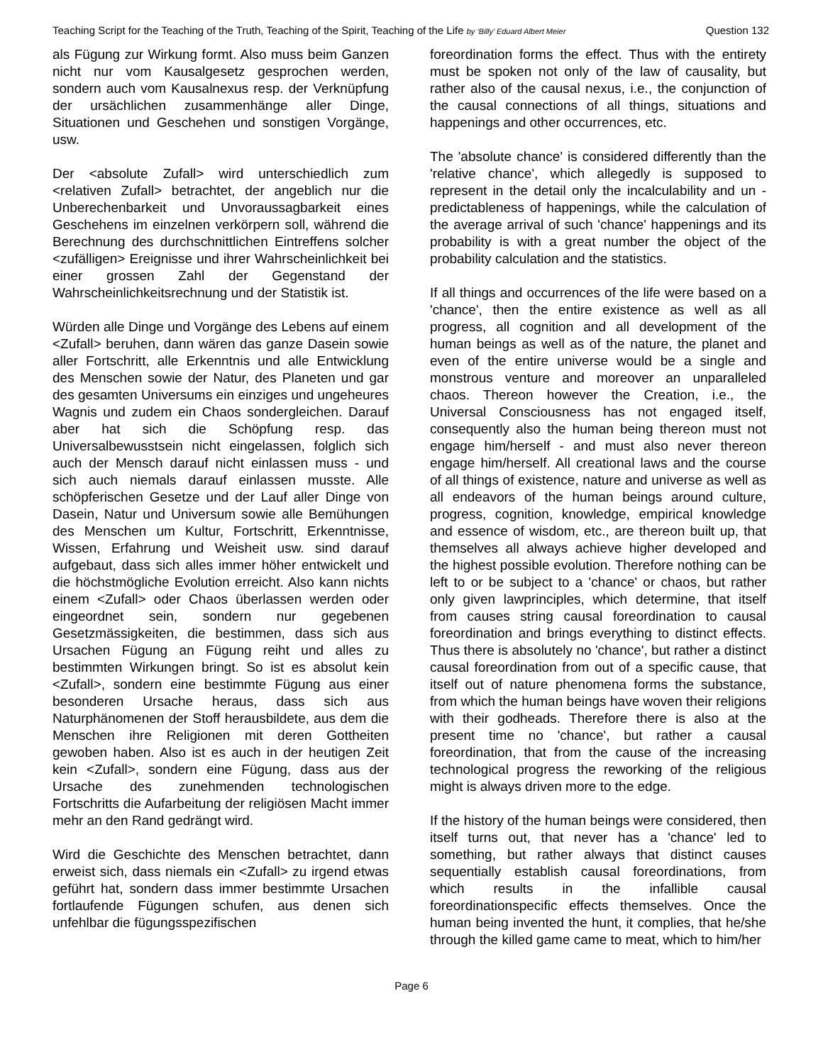Teaching Script for the Teaching of the Truth, Teaching of the Spirit, Teaching of the Life by ‘Billy’ Eduard Albert Meier Question 132
als Fügung zur Wirkung formt. Also muss beim Ganzen nicht nur vom Kausalgesetz gesprochen werden, sondern auch vom Kausalnexus resp. der Verknüpfung der ursächlichen zusammenhänge aller Dinge, Situationen und Geschehen und sonstigen Vorgänge, usw.
Der <absolute Zufall> wird unterschiedlich zum <relativen Zufall> betrachtet, der angeblich nur die Unberechenbarkeit und Unvoraussagbarkeit eines Geschehens im einzelnen verkörpern soll, während die Berechnung des durchschnittlichen Eintreffens solcher <zufälligen> Ereignisse und ihrer Wahrscheinlichkeit bei einer grossen Zahl der Gegenstand der Wahrscheinlichkeitsrechnung und der Statistik ist.
Würden alle Dinge und Vorgänge des Lebens auf einem <Zufall> beruhen, dann wären das ganze Dasein sowie aller Fortschritt, alle Erkenntnis und alle Entwicklung des Menschen sowie der Natur, des Planeten und gar des gesamten Universums ein einziges und ungeheures Wagnis und zudem ein Chaos sondergleichen. Darauf aber hat sich die Schöpfung resp. das Universalbewusstsein nicht eingelassen, folglich sich auch der Mensch darauf nicht einlassen muss - und sich auch niemals darauf einlassen musste. Alle schöpferischen Gesetze und der Lauf aller Dinge von Dasein, Natur und Universum sowie alle Bemühungen des Menschen um Kultur, Fortschritt, Erkenntnisse, Wissen, Erfahrung und Weisheit usw. sind darauf aufgebaut, dass sich alles immer höher entwickelt und die höchstmögliche Evolution erreicht. Also kann nichts einem <Zufall> oder Chaos überlassen werden oder eingeordnet sein, sondern nur gegebenen Gesetzmässigkeiten, die bestimmen, dass sich aus Ursachen Fügung an Fügung reiht und alles zu bestimmten Wirkungen bringt. So ist es absolut kein <Zufall>, sondern eine bestimmte Fügung aus einer besonderen Ursache heraus, dass sich aus Naturphänomenen der Stoff herausbildete, aus dem die Menschen ihre Religionen mit deren Gottheiten gewoben haben. Also ist es auch in der heutigen Zeit kein <Zufall>, sondern eine Fügung, dass aus der Ursache des zunehmenden technologischen Fortschritts die Aufarbeitung der religiösen Macht immer mehr an den Rand gedrängt wird.
Wird die Geschichte des Menschen betrachtet, dann erweist sich, dass niemals ein <Zufall> zu irgend etwas geführt hat, sondern dass immer bestimmte Ursachen fortlaufende Fügungen schufen, aus denen sich unfehlbar die fügungsspezifischen
foreordination forms the effect. Thus with the entirety must be spoken not only of the law of causality, but rather also of the causal nexus, i.e., the conjunction of the causal connections of all things, situations and happenings and other occurrences, etc.
The 'absolute chance' is considered differently than the 'relative chance', which allegedly is supposed to represent in the detail only the incalculability and un -predictableness of happenings, while the calculation of the average arrival of such 'chance' happenings and its probability is with a great number the object of the probability calculation and the statistics.
If all things and occurrences of the life were based on a 'chance', then the entire existence as well as all progress, all cognition and all development of the human beings as well as of the nature, the planet and even of the entire universe would be a single and monstrous venture and moreover an unparalleled chaos. Thereon however the Creation, i.e., the Universal Consciousness has not engaged itself, consequently also the human being thereon must not engage him/herself - and must also never thereon engage him/herself. All creational laws and the course of all things of existence, nature and universe as well as all endeavors of the human beings around culture, progress, cognition, knowledge, empirical knowledge and essence of wisdom, etc., are thereon built up, that themselves all always achieve higher developed and the highest possible evolution. Therefore nothing can be left to or be subject to a 'chance' or chaos, but rather only given lawprinciples, which determine, that itself from causes string causal foreordination to causal foreordination and brings everything to distinct effects. Thus there is absolutely no 'chance', but rather a distinct causal foreordination from out of a specific cause, that itself out of nature phenomena forms the substance, from which the human beings have woven their religions with their godheads. Therefore there is also at the present time no 'chance', but rather a causal foreordination, that from the cause of the increasing technological progress the reworking of the religious might is always driven more to the edge.
If the history of the human beings were considered, then itself turns out, that never has a 'chance' led to something, but rather always that distinct causes sequentially establish causal foreordinations, from which results in the infallible causal foreordinationspecific effects themselves. Once the human being invented the hunt, it complies, that he/she through the killed game came to meat, which to him/her
Page 6